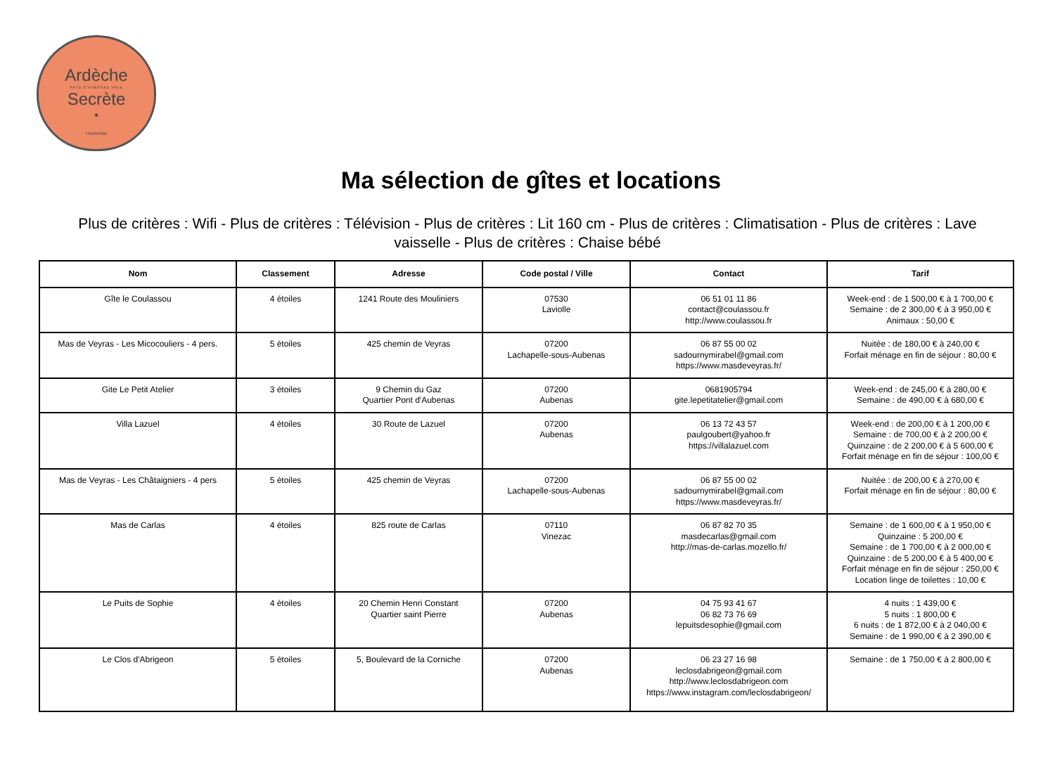Ardèche
PAYS D'AUBENAS VALS
Secrète
•
TOURISME
Ma sélection de gîtes et locations
Plus de critères : Wifi - Plus de critères : Télévision - Plus de critères : Lit 160 cm - Plus de critères : Climatisation - Plus de critères : Lave vaisselle - Plus de critères : Chaise bébé
| Nom | Classement | Adresse | Code postal / Ville | Contact | Tarif |
| --- | --- | --- | --- | --- | --- |
| Gîte le Coulassou | 4 étoiles | 1241 Route des Mouliniers | 07530 Laviolle | 06 51 01 11 86 contact@coulassou.fr http://www.coulassou.fr | Week-end : de 1 500,00 € à 1 700,00 € Semaine : de 2 300,00 € à 3 950,00 € Animaux : 50,00 € |
| Mas de Veyras - Les Micocouliers - 4 pers. | 5 étoiles | 425 chemin de Veyras | 07200 Lachapelle-sous-Aubenas | 06 87 55 00 02 sadournymirabel@gmail.com https://www.masdeveyras.fr/ | Nuitée : de 180,00 € à 240,00 € Forfait ménage en fin de séjour : 80,00 € |
| Gite Le Petit Atelier | 3 étoiles | 9 Chemin du Gaz Quartier Pont d'Aubenas | 07200 Aubenas | 0681905794 gite.lepetitatelier@gmail.com | Week-end : de 245,00 € à 280,00 € Semaine : de 490,00 € à 680,00 € |
| Villa Lazuel | 4 étoiles | 30 Route de Lazuel | 07200 Aubenas | 06 13 72 43 57 paulgoubert@yahoo.fr https://villalazuel.com | Week-end : de 200,00 € à 1 200,00 € Semaine : de 700,00 € à 2 200,00 € Quinzaine : de 2 200,00 € à 5 600,00 € Forfait ménage en fin de séjour : 100,00 € |
| Mas de Veyras - Les Châtaigniers - 4 pers | 5 étoiles | 425 chemin de Veyras | 07200 Lachapelle-sous-Aubenas | 06 87 55 00 02 sadournymirabel@gmail.com https://www.masdeveyras.fr/ | Nuitée : de 200,00 € à 270,00 € Forfait ménage en fin de séjour : 80,00 € |
| Mas de Carlas | 4 étoiles | 825 route de Carlas | 07110 Vinezac | 06 87 82 70 35 masdecarlas@gmail.com http://mas-de-carlas.mozello.fr/ | Semaine : de 1 600,00 € à 1 950,00 € Quinzaine : 5 200,00 € Semaine : de 1 700,00 € à 2 000,00 € Quinzaine : de 5 200,00 € à 5 400,00 € Forfait ménage en fin de séjour : 250,00 € Location linge de toilettes : 10,00 € |
| Le Puits de Sophie | 4 étoiles | 20 Chemin Henri Constant Quartier saint Pierre | 07200 Aubenas | 04 75 93 41 67 06 82 73 76 69 lepuitsdesophie@gmail.com | 4 nuits : 1 439,00 € 5 nuits : 1 800,00 € 6 nuits : de 1 872,00 € à 2 040,00 € Semaine : de 1 990,00 € à 2 390,00 € |
| Le Clos d'Abrigeon | 5 étoiles | 5, Boulevard de la Corniche | 07200 Aubenas | 06 23 27 16 98 leclosdabrigeon@gmail.com http://www.leclosdabrigeon.com https://www.instagram.com/leclosdabrigeon/ | Semaine : de 1 750,00 € à 2 800,00 € |